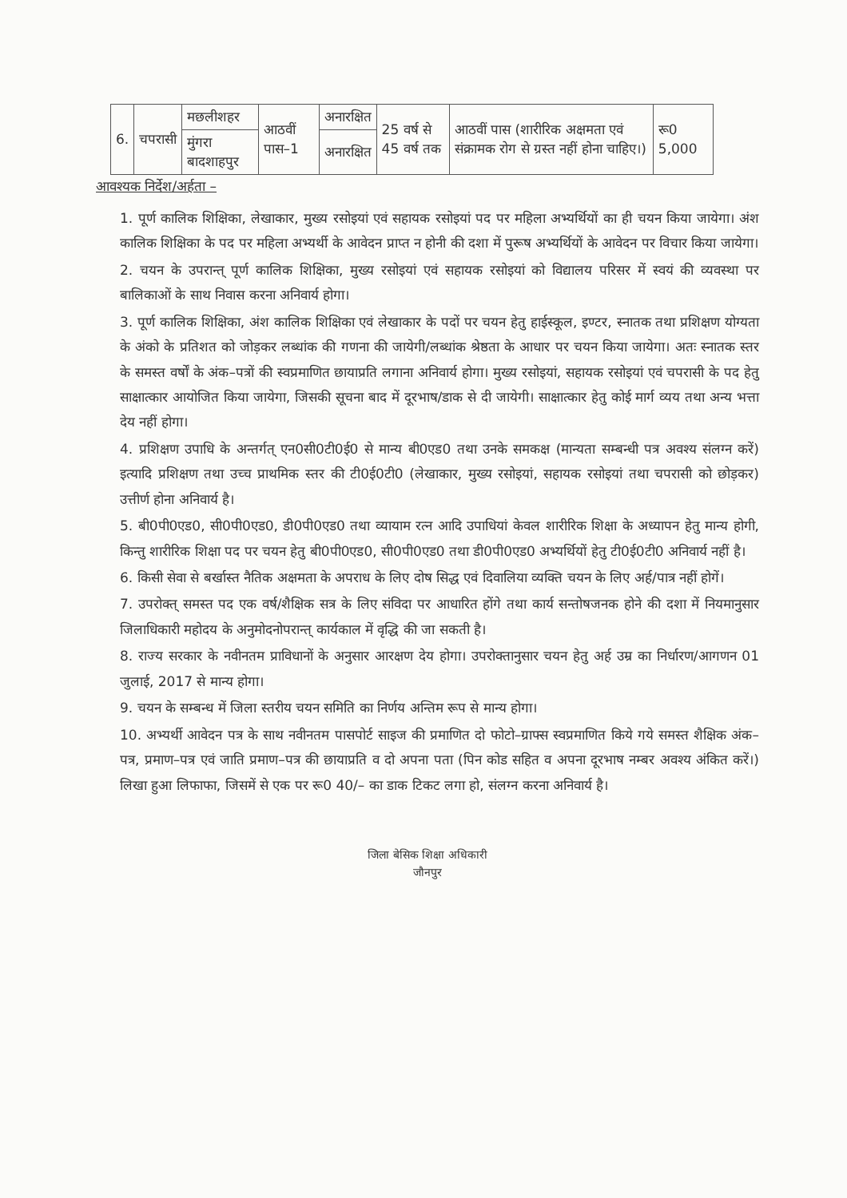| 6. | चपरासी | मछलीशहर | आठवीं पास–1 | अनारक्षित | 25 वर्ष से 45 वर्ष तक | आठवीं पास (शारीरिक अक्षमता एवं संक्रामक रोग से ग्रस्त नहीं होना चाहिए।) | रू0 5,000 |
| | | मुंगरा बादशाहपुर | | अनारक्षित | | | |
आवश्यक निर्देश/अर्हता –
1. पूर्ण कालिक शिक्षिका, लेखाकार, मुख्य रसोइयां एवं सहायक रसोइयां पद पर महिला अभ्यर्थियों का ही चयन किया जायेगा। अंश कालिक शिक्षिका के पद पर महिला अभ्यर्थी के आवेदन प्राप्त न होनी की दशा में पुरूष अभ्यर्थियों के आवेदन पर विचार किया जायेगा।
2. चयन के उपरान्त् पूर्ण कालिक शिक्षिका, मुख्य रसोइयां एवं सहायक रसोइयां को विद्यालय परिसर में स्वयं की व्यवस्था पर बालिकाओं के साथ निवास करना अनिवार्य होगा।
3. पूर्ण कालिक शिक्षिका, अंश कालिक शिक्षिका एवं लेखाकार के पदों पर चयन हेतु हाईस्कूल, इण्टर, स्नातक तथा प्रशिक्षण योग्यता के अंको के प्रतिशत को जोड़कर लब्धांक की गणना की जायेगी/लब्धांक श्रेष्ठता के आधार पर चयन किया जायेगा। अतः स्नातक स्तर के समस्त वर्षों के अंक–पत्रों की स्वप्रमाणित छायाप्रति लगाना अनिवार्य होगा। मुख्य रसोइयां, सहायक रसोइयां एवं चपरासी के पद हेतु साक्षात्कार आयोजित किया जायेगा, जिसकी सूचना बाद में दूरभाष/डाक से दी जायेगी। साक्षात्कार हेतु कोई मार्ग व्यय तथा अन्य भत्ता देय नहीं होगा।
4. प्रशिक्षण उपाधि के अन्तर्गत् एन0सी0टी0ई0 से मान्य बी0एड0 तथा उनके समकक्ष (मान्यता सम्बन्धी पत्र अवश्य संलग्न करें) इत्यादि प्रशिक्षण तथा उच्च प्राथमिक स्तर की टी0ई0टी0 (लेखाकार, मुख्य रसोइयां, सहायक रसोइयां तथा चपरासी को छोड़कर) उत्तीर्ण होना अनिवार्य है।
5. बी0पी0एड0, सी0पी0एड0, डी0पी0एड0 तथा व्यायाम रत्न आदि उपाधियां केवल शारीरिक शिक्षा के अध्यापन हेतु मान्य होगी, किन्तु शारीरिक शिक्षा पद पर चयन हेतु बी0पी0एड0, सी0पी0एड0 तथा डी0पी0एड0 अभ्यर्थियों हेतु टी0ई0टी0 अनिवार्य नहीं है।
6. किसी सेवा से बर्खास्त नैतिक अक्षमता के अपराध के लिए दोष सिद्ध एवं दिवालिया व्यक्ति चयन के लिए अर्ह/पात्र नहीं होगें।
7. उपरोक्त् समस्त पद एक वर्ष/शैक्षिक सत्र के लिए संविदा पर आधारित होंगे तथा कार्य सन्तोषजनक होने की दशा में नियमानुसार जिलाधिकारी महोदय के अनुमोदनोपरान्त् कार्यकाल में वृद्धि की जा सकती है।
8. राज्य सरकार के नवीनतम प्राविधानों के अनुसार आरक्षण देय होगा। उपरोक्तानुसार चयन हेतु अर्ह उम्र का निर्धारण/आगणन 01 जुलाई, 2017 से मान्य होगा।
9. चयन के सम्बन्ध में जिला स्तरीय चयन समिति का निर्णय अन्तिम रूप से मान्य होगा।
10. अभ्यर्थी आवेदन पत्र के साथ नवीनतम पासपोर्ट साइज की प्रमाणित दो फोटो–ग्राफ्स स्वप्रमाणित किये गये समस्त शैक्षिक अंक–पत्र, प्रमाण–पत्र एवं जाति प्रमाण–पत्र की छायाप्रति व दो अपना पता (पिन कोड सहित व अपना दूरभाष नम्बर अवश्य अंकित करें।) लिखा हुआ लिफाफा, जिसमें से एक पर रू0 40/– का डाक टिकट लगा हो, संलग्न करना अनिवार्य है।
जिला बेसिक शिक्षा अधिकारी
जौनपुर